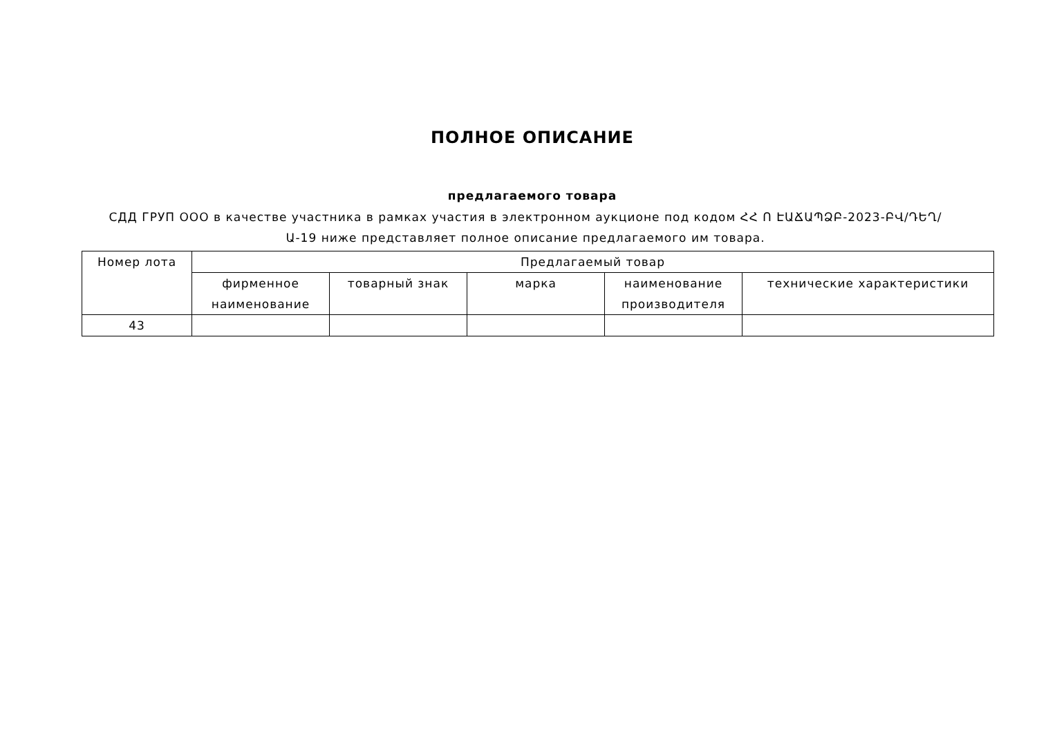ПОЛНОЕ ОПИСАНИЕ
предлагаемого товара
СДД ГРУП ООО в качестве участника в рамках участия в электронном аукционе под кодом ՀՀ Ո ԷԱՃԱՊՁԲ-2023-ԲՎ/ԴԵՂ/Ա-19 ниже представляет полное описание предлагаемого им товара.
| Номер лота | Предлагаемый товар | | | | |
| --- | --- | --- | --- | --- | --- |
| | фирменное наименование | товарный знак | марка | наименование производителя | технические характеристики |
| 43 | | | | | |